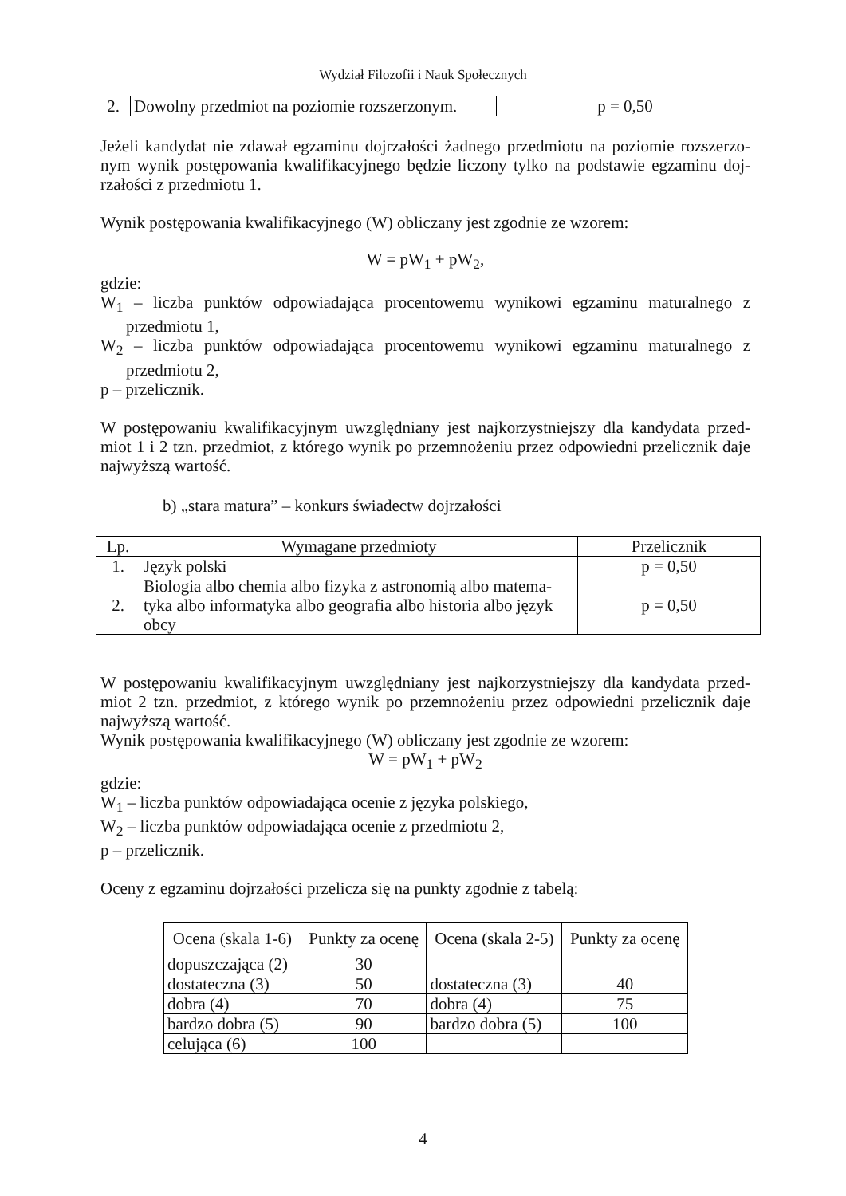Wydział Filozofii i Nauk Społecznych
| 2. | Dowolny przedmiot na poziomie rozszerzonym. | p = 0,50 |
Jeżeli kandydat nie zdawał egzaminu dojrzałości żadnego przedmiotu na poziomie rozszerzo-nym wynik postępowania kwalifikacyjnego będzie liczony tylko na podstawie egzaminu doj-rzałości z przedmiotu 1.
Wynik postępowania kwalifikacyjnego (W) obliczany jest zgodnie ze wzorem:
W = pW<sub>1</sub> + pW<sub>2</sub>,
gdzie:
W<sub>1</sub> – liczba punktów odpowiadająca procentowemu wynikowi egzaminu maturalnego z przedmiotu 1,
W<sub>2</sub> – liczba punktów odpowiadająca procentowemu wynikowi egzaminu maturalnego z przedmiotu 2,
p – przelicznik.
W postępowaniu kwalifikacyjnym uwzględniany jest najkorzystniejszy dla kandydata przed-miot 1 i 2 tzn. przedmiot, z którego wynik po przemnożeniu przez odpowiedni przelicznik daje najwyższą wartość.
b) „stara matura” – konkurs świadectw dojrzałości
| Lp. | Wymagane przedmioty | Przelicznik |
| --- | --- | --- |
| 1. | Język polski | p = 0,50 |
| 2. | Biologia albo chemia albo fizyka z astronomią albo matema-tyka albo informatyka albo geografia albo historia albo język obcy | p = 0,50 |
W postępowaniu kwalifikacyjnym uwzględniany jest najkorzystniejszy dla kandydata przed-miot 2 tzn. przedmiot, z którego wynik po przemnożeniu przez odpowiedni przelicznik daje najwyższą wartość.
Wynik postępowania kwalifikacyjnego (W) obliczany jest zgodnie ze wzorem:
W = pW<sub>1</sub> + pW<sub>2</sub>
gdzie:
W<sub>1</sub> – liczba punktów odpowiadająca ocenie z języka polskiego,
W<sub>2</sub> – liczba punktów odpowiadająca ocenie z przedmiotu 2,
p – przelicznik.
Oceny z egzaminu dojrzałości przelicza się na punkty zgodnie z tabelą:
| Ocena (skala 1-6) | Punkty za ocenę | Ocena (skala 2-5) | Punkty za ocenę |
| --- | --- | --- | --- |
| dopuszczająca (2) | 30 | | |
| dostateczna (3) | 50 | dostateczna (3) | 40 |
| dobra (4) | 70 | dobra (4) | 75 |
| bardzo dobra (5) | 90 | bardzo dobra (5) | 100 |
| celująca (6) | 100 | | |
4